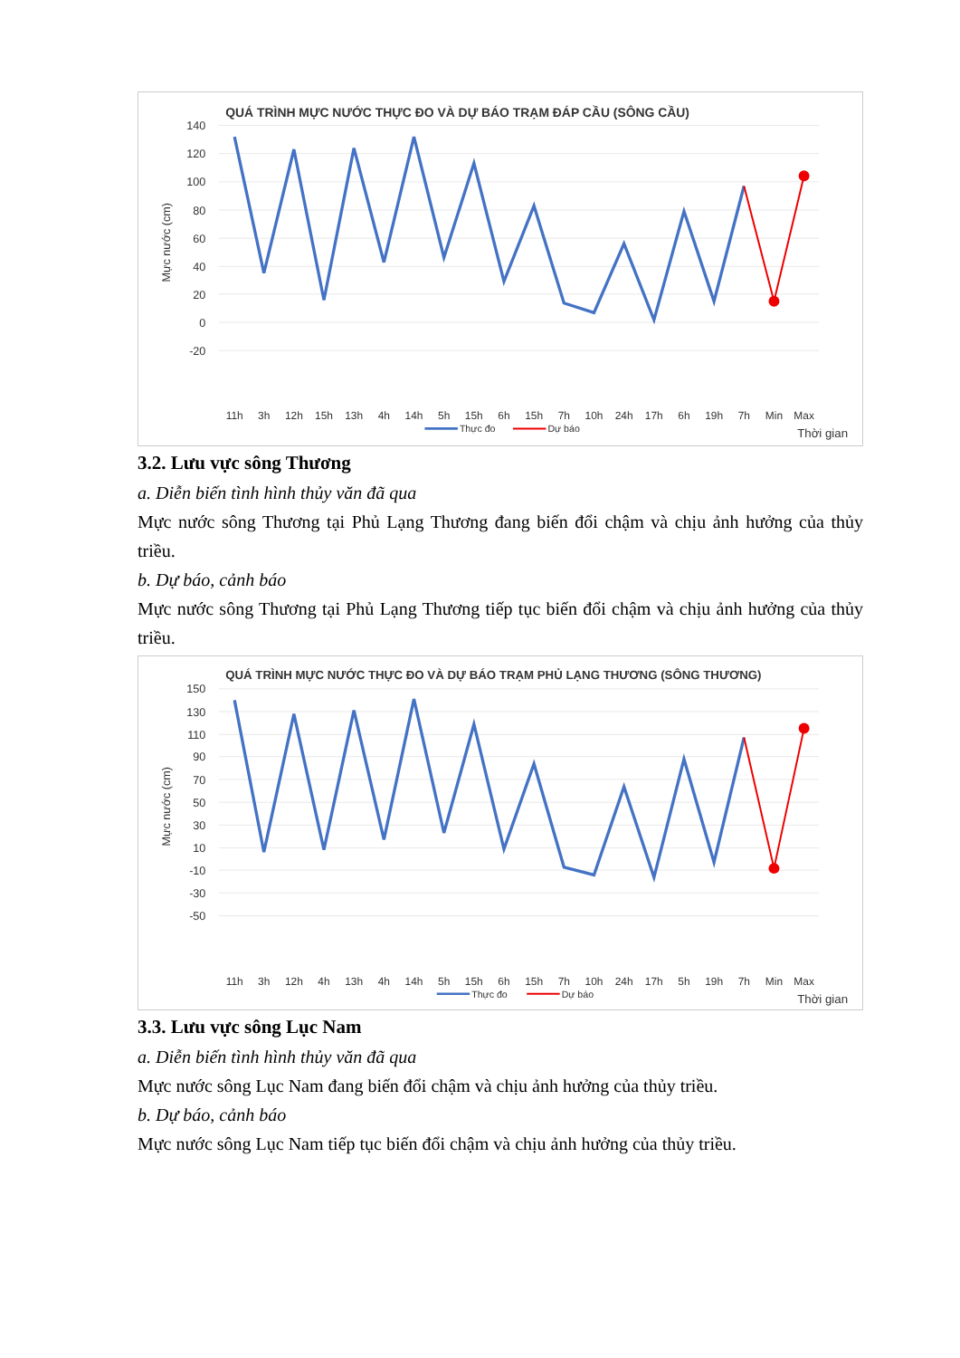QUÁ TRÌNH MỰC NƯỚC THỰC ĐO VÀ DỰ BÁO TRẠM ĐÁP CẦU (SÔNG CẦU)
140
120
100
80
60
40
20
0
-20
Mực nước (cm)
11h
3h
12h
15h
13h
4h
14h
5h
15h
6h
15h
7h
10h
24h
17h
6h
19h
7h
Min
Max
Thời gian
Thực đo
Dự báo
3.2. Lưu vực sông Thương
a. Diễn biến tình hình thủy văn đã qua
Mực nước sông Thương tại Phủ Lạng Thương đang biến đổi chậm và chịu ảnh hưởng của thủy triều.
b. Dự báo, cảnh báo
Mực nước sông Thương tại Phủ Lạng Thương tiếp tục biến đổi chậm và chịu ảnh hưởng của thủy triều.
QUÁ TRÌNH MỰC NƯỚC THỰC ĐO VÀ DỰ BÁO TRẠM PHỦ LẠNG THƯƠNG (SÔNG THƯƠNG)
150
130
110
90
70
50
30
10
-10
-30
-50
Mực nước (cm)
11h
3h
12h
4h
13h
4h
14h
5h
15h
6h
15h
7h
10h
24h
17h
5h
19h
7h
Min
Max
Thời gian
Thực đo
Dự báo
3.3. Lưu vực sông Lục Nam
a. Diễn biến tình hình thủy văn đã qua
Mực nước sông Lục Nam đang biến đổi chậm và chịu ảnh hưởng của thủy triều.
b. Dự báo, cảnh báo
Mực nước sông Lục Nam tiếp tục biến đổi chậm và chịu ảnh hưởng của thủy triều.